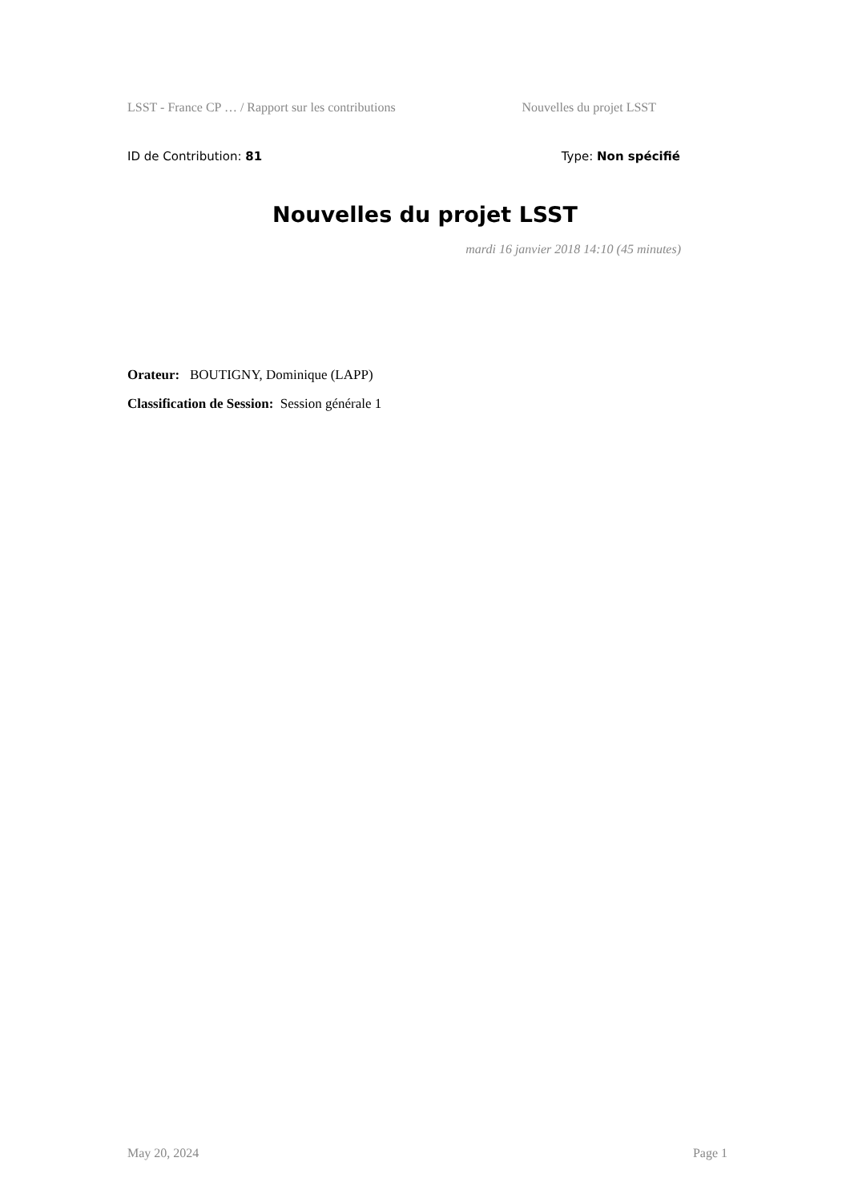LSST - France CP … / Rapport sur les contributions Nouvelles du projet LSST
ID de Contribution: 81 Type: Non spécifié
Nouvelles du projet LSST
mardi 16 janvier 2018 14:10 (45 minutes)
Orateur: BOUTIGNY, Dominique (LAPP)
Classification de Session: Session générale 1
May 20, 2024 Page 1